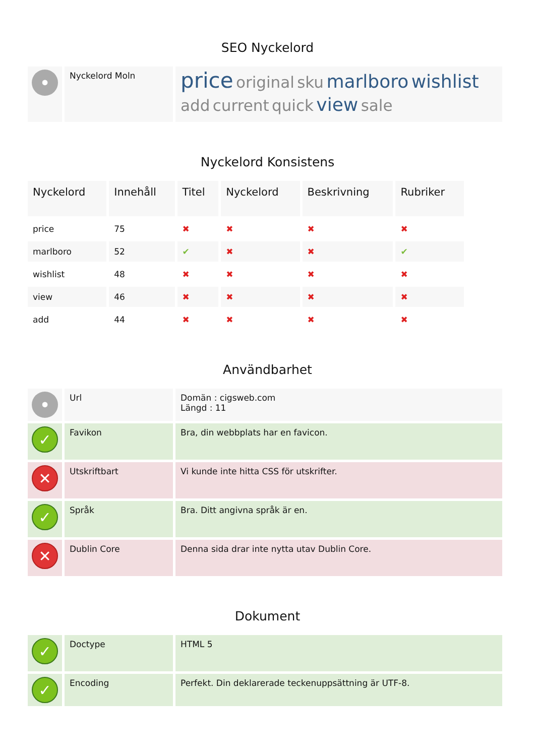SEO Nyckelord
| • | Nyckelord Moln | price original sku marlboro wishlist add current quick view sale |
Nyckelord Konsistens
| Nyckelord | Innehåll | Titel | Nyckelord | Beskrivning | Rubriker |
| --- | --- | --- | --- | --- | --- |
| price | 75 | ✖ | ✖ | ✖ | ✖ |
| marlboro | 52 | ✔ | ✖ | ✖ | ✔ |
| wishlist | 48 | ✖ | ✖ | ✖ | ✖ |
| view | 46 | ✖ | ✖ | ✖ | ✖ |
| add | 44 | ✖ | ✖ | ✖ | ✖ |
Användbarhet
| • | Url | Domän : cigsweb.com Längd : 11 |
| ✓ | Favikon | Bra, din webbplats har en favicon. |
| ✕ | Utskriftbart | Vi kunde inte hitta CSS för utskrifter. |
| ✓ | Språk | Bra. Ditt angivna språk är en. |
| ✕ | Dublin Core | Denna sida drar inte nytta utav Dublin Core. |
Dokument
| ✓ | Doctype | HTML 5 |
| ✓ | Encoding | Perfekt. Din deklarerade teckenuppsättning är UTF-8. |